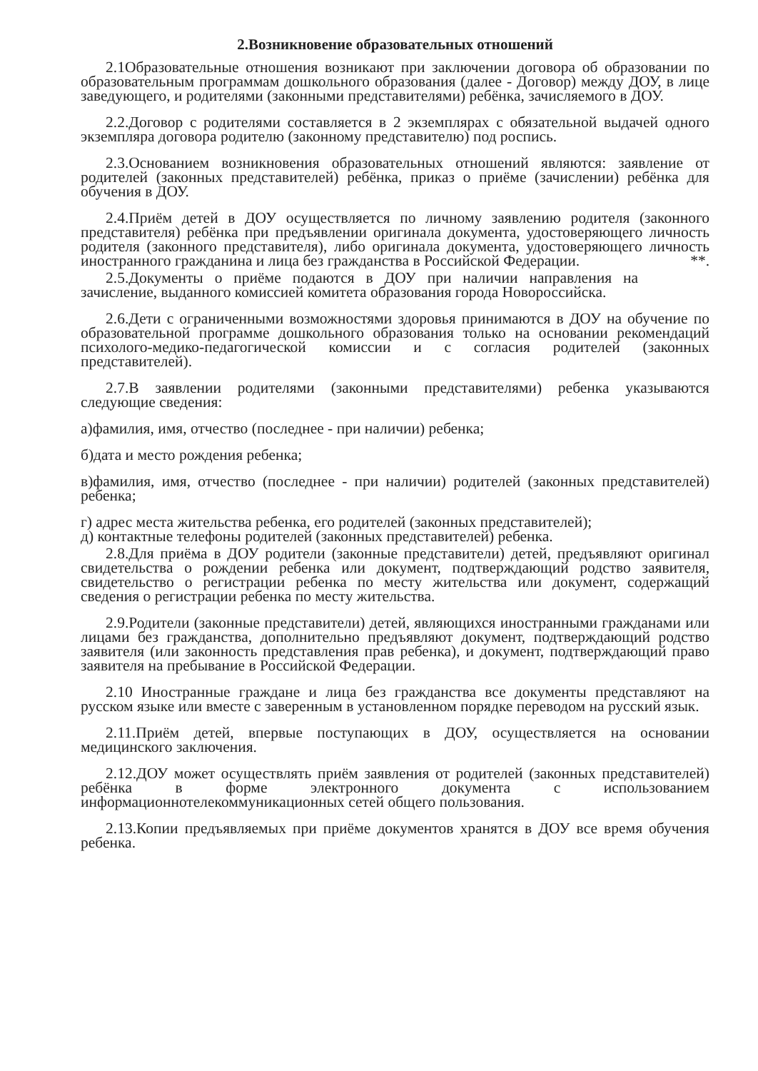2.Возникновение образовательных отношений
2.1Образовательные отношения возникают при заключении договора об образовании по образовательным программам дошкольного образования (далее - Договор) между ДОУ, в лице заведующего, и родителями (законными представителями) ребёнка, зачисляемого в ДОУ.
2.2.Договор с родителями составляется в 2 экземплярах с обязательной выдачей одного экземпляра договора родителю (законному представителю) под роспись.
2.3.Основанием возникновения образовательных отношений являются: заявление от родителей (законных представителей) ребёнка, приказ о приёме (зачислении) ребёнка для обучения в ДОУ.
2.4.Приём детей в ДОУ осуществляется по личному заявлению родителя (законного представителя) ребёнка при предъявлении оригинала документа, удостоверяющего личность родителя (законного представителя), либо оригинала документа, удостоверяющего личность иностранного гражданина и лица без гражданства в Российской Федерации. **.
2.5.Документы о приёме подаются в ДОУ при наличии направления на зачисление, выданного комиссией комитета образования города Новороссийска.
2.6.Дети с ограниченными возможностями здоровья принимаются в ДОУ на обучение по образовательной программе дошкольного образования только на основании рекомендаций психолого-медико-педагогической комиссии и с согласия родителей (законных представителей).
2.7.В заявлении родителями (законными представителями) ребенка указываются следующие сведения:
а)фамилия, имя, отчество (последнее - при наличии) ребенка;
б)дата и место рождения ребенка;
в)фамилия, имя, отчество (последнее - при наличии) родителей (законных представителей) ребенка;
г) адрес места жительства ребенка, его родителей (законных представителей);
д) контактные телефоны родителей (законных представителей) ребенка.
2.8.Для приёма в ДОУ родители (законные представители) детей, предъявляют оригинал свидетельства о рождении ребенка или документ, подтверждающий родство заявителя, свидетельство о регистрации ребенка по месту жительства или документ, содержащий сведения о регистрации ребенка по месту жительства.
2.9.Родители (законные представители) детей, являющихся иностранными гражданами или лицами без гражданства, дополнительно предъявляют документ, подтверждающий родство заявителя (или законность представления прав ребенка), и документ, подтверждающий право заявителя на пребывание в Российской Федерации.
2.10 Иностранные граждане и лица без гражданства все документы представляют на русском языке или вместе с заверенным в установленном порядке переводом на русский язык.
2.11.Приём детей, впервые поступающих в ДОУ, осуществляется на основании медицинского заключения.
2.12.ДОУ может осуществлять приём заявления от родителей (законных представителей) ребёнка в форме электронного документа с использованием информационнотелекоммуникационных сетей общего пользования.
2.13.Копии предъявляемых при приёме документов хранятся в ДОУ все время обучения ребенка.